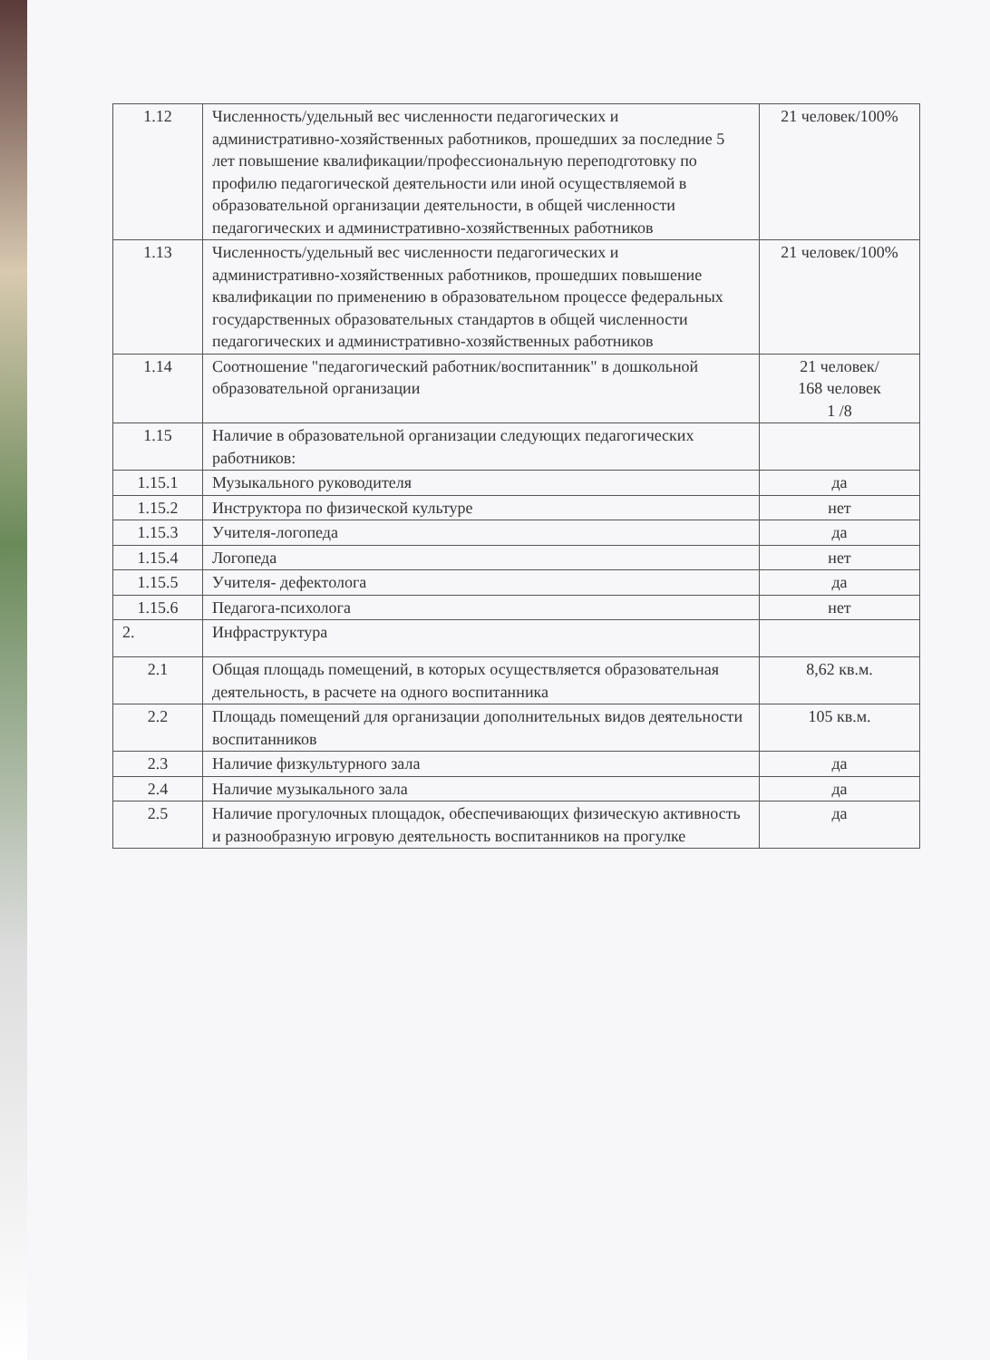| 1.12 | Численность/удельный вес численности педагогических и административно-хозяйственных работников, прошедших за последние 5 лет повышение квалификации/профессиональную переподготовку по профилю педагогической деятельности или иной осуществляемой в образовательной организации деятельности, в общей численности педагогических и административно-хозяйственных работников | 21 человек/100% |
| 1.13 | Численность/удельный вес численности педагогических и административно-хозяйственных работников, прошедших повышение квалификации по применению в образовательном процессе федеральных государственных образовательных стандартов в общей численности педагогических и административно-хозяйственных работников | 21 человек/100% |
| 1.14 | Соотношение "педагогический работник/воспитанник" в дошкольной образовательной организации | 21 человек/ 168 человек 1 /8 |
| 1.15 | Наличие в образовательной организации следующих педагогических работников: | |
| 1.15.1 | Музыкального руководителя | да |
| 1.15.2 | Инструктора по физической культуре | нет |
| 1.15.3 | Учителя-логопеда | да |
| 1.15.4 | Логопеда | нет |
| 1.15.5 | Учителя- дефектолога | да |
| 1.15.6 | Педагога-психолога | нет |
| 2. | Инфраструктура | |
| 2.1 | Общая площадь помещений, в которых осуществляется образовательная деятельность, в расчете на одного воспитанника | 8,62 кв.м. |
| 2.2 | Площадь помещений для организации дополнительных видов деятельности воспитанников | 105 кв.м. |
| 2.3 | Наличие физкультурного зала | да |
| 2.4 | Наличие музыкального зала | да |
| 2.5 | Наличие прогулочных площадок, обеспечивающих физическую активность и разнообразную игровую деятельность воспитанников на прогулке | да |